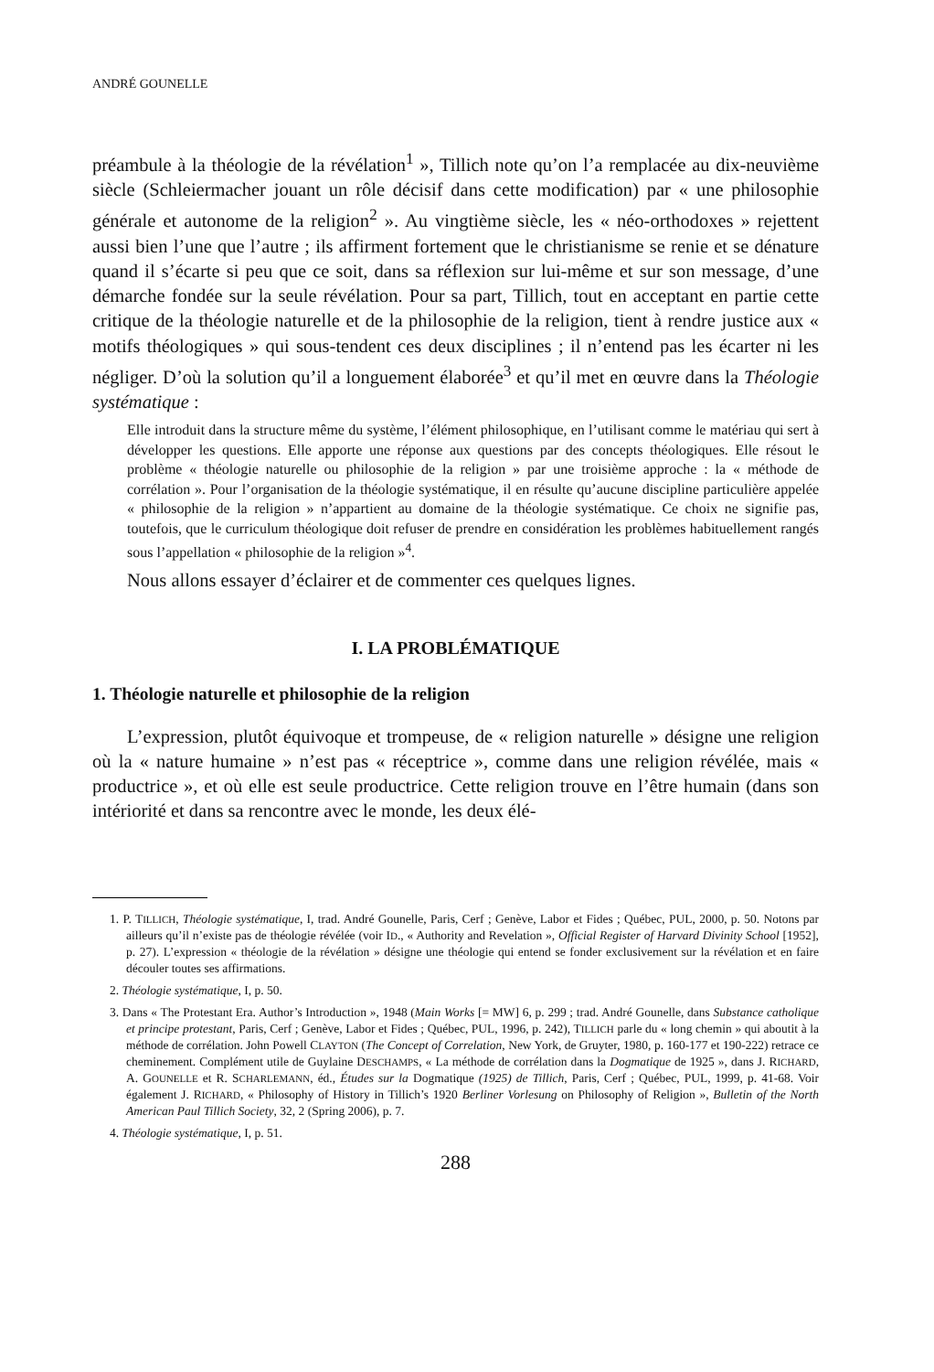ANDRÉ GOUNELLE
préambule à la théologie de la révélation<sup>1</sup> », Tillich note qu’on l’a remplacée au dix-neuvième siècle (Schleiermacher jouant un rôle décisif dans cette modification) par « une philosophie générale et autonome de la religion<sup>2</sup> ». Au vingtième siècle, les « néo-orthodoxes » rejettent aussi bien l’une que l’autre ; ils affirment fortement que le christianisme se renie et se dénature quand il s’écarte si peu que ce soit, dans sa réflexion sur lui-même et sur son message, d’une démarche fondée sur la seule révélation. Pour sa part, Tillich, tout en acceptant en partie cette critique de la théologie naturelle et de la philosophie de la religion, tient à rendre justice aux « motifs théologiques » qui sous-tendent ces deux disciplines ; il n’entend pas les écarter ni les négliger. D’où la solution qu’il a longuement élaborée<sup>3</sup> et qu’il met en œuvre dans la Théologie systématique :
Elle introduit dans la structure même du système, l’élément philosophique, en l’utilisant comme le matériau qui sert à développer les questions. Elle apporte une réponse aux questions par des concepts théologiques. Elle résout le problème « théologie naturelle ou philosophie de la religion » par une troisième approche : la « méthode de corrélation ». Pour l’organisation de la théologie systématique, il en résulte qu’aucune discipline particulière appelée « philosophie de la religion » n’appartient au domaine de la théologie systématique. Ce choix ne signifie pas, toutefois, que le curriculum théologique doit refuser de prendre en considération les problèmes habituellement rangés sous l’appellation « philosophie de la religion »<sup>4</sup>.
Nous allons essayer d’éclairer et de commenter ces quelques lignes.
I. LA PROBLÉMATIQUE
1. Théologie naturelle et philosophie de la religion
L’expression, plutôt équivoque et trompeuse, de « religion naturelle » désigne une religion où la « nature humaine » n’est pas « réceptrice », comme dans une religion révélée, mais « productrice », et où elle est seule productrice. Cette religion trouve en l’être humain (dans son intériorité et dans sa rencontre avec le monde, les deux élé-
1. P. TILLICH, Théologie systématique, I, trad. André Gounelle, Paris, Cerf ; Genève, Labor et Fides ; Québec, PUL, 2000, p. 50. Notons par ailleurs qu’il n’existe pas de théologie révélée (voir ID., « Authority and Revelation », Official Register of Harvard Divinity School [1952], p. 27). L’expression « théologie de la révélation » désigne une théologie qui entend se fonder exclusivement sur la révélation et en faire découler toutes ses affirmations.
2. Théologie systématique, I, p. 50.
3. Dans « The Protestant Era. Author’s Introduction », 1948 (Main Works [= MW] 6, p. 299 ; trad. André Gounelle, dans Substance catholique et principe protestant, Paris, Cerf ; Genève, Labor et Fides ; Québec, PUL, 1996, p. 242), TILLICH parle du « long chemin » qui aboutit à la méthode de corrélation. John Powell CLAYTON (The Concept of Correlation, New York, de Gruyter, 1980, p. 160-177 et 190-222) retrace ce cheminement. Complément utile de Guylaine DESCHAMPS, « La méthode de corrélation dans la Dogmatique de 1925 », dans J. RICHARD, A. GOUNELLE et R. SCHARLEMANN, éd., Études sur la Dogmatique (1925) de Tillich, Paris, Cerf ; Québec, PUL, 1999, p. 41-68. Voir également J. RICHARD, « Philosophy of History in Tillich’s 1920 Berliner Vorlesung on Philosophy of Religion », Bulletin of the North American Paul Tillich Society, 32, 2 (Spring 2006), p. 7.
4. Théologie systématique, I, p. 51.
288